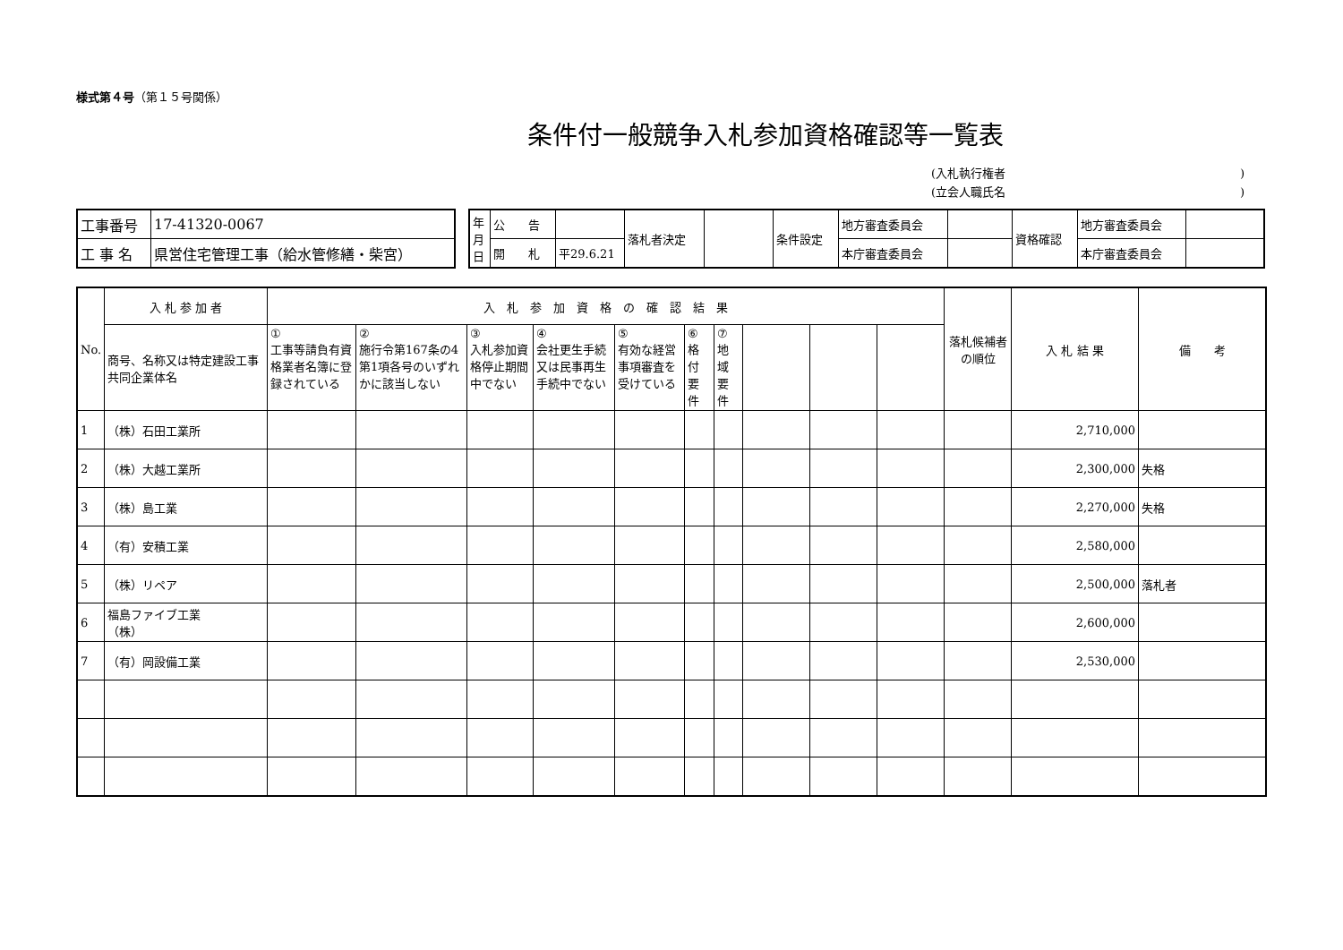様式第４号（第１５号関係）
条件付一般競争入札参加資格確認等一覧表
(入札執行権者)
(立会人職氏名)
| 工事番号 | 17-41320-0067 |
| 工 事 名 | 県営住宅管理工事（給水管修繕・柴宮） |
| 年月日 | 公 告 | | 落札者決定 | | 条件設定 | 地方審査委員会 | | 資格確認 | 地方審査委員会 | |
| | 開 札 | 平29.6.21 | | | | 本庁審査委員会 | | | 本庁審査委員会 | |
| No. | 入 札 参 加 者 | 入 札 参 加 資 格 の 確 認 結 果 | | | | | | | | | | 落札候補者の順位 | 入 札 結 果 | 備 考 |
| --- | --- | --- | --- | --- | --- | --- | --- | --- | --- | --- | --- | --- | --- | --- |
| | 商号、名称又は特定建設工事共同企業体名 | ① 工事等請負有資格業者名簿に登録されている | ② 施行令第167条の4第1項各号のいずれかに該当しない | ③ 入札参加資格停止期間中でない | ④ 会社更生手続又は民事再生手続中でない | ⑤ 有効な経営事項審査を受けている | ⑥ 格付要件 | ⑦ 地域要件 | | | | | | |
| 1 | （株）石田工業所 | | | | | | | | | | | | 2,710,000 | |
| 2 | （株）大越工業所 | | | | | | | | | | | | 2,300,000 | 失格 |
| 3 | （株）島工業 | | | | | | | | | | | | 2,270,000 | 失格 |
| 4 | （有）安積工業 | | | | | | | | | | | | 2,580,000 | |
| 5 | （株）リペア | | | | | | | | | | | | 2,500,000 | 落札者 |
| 6 | 福島ファイブ工業 （株） | | | | | | | | | | | | 2,600,000 | |
| 7 | （有）岡設備工業 | | | | | | | | | | | | 2,530,000 | |